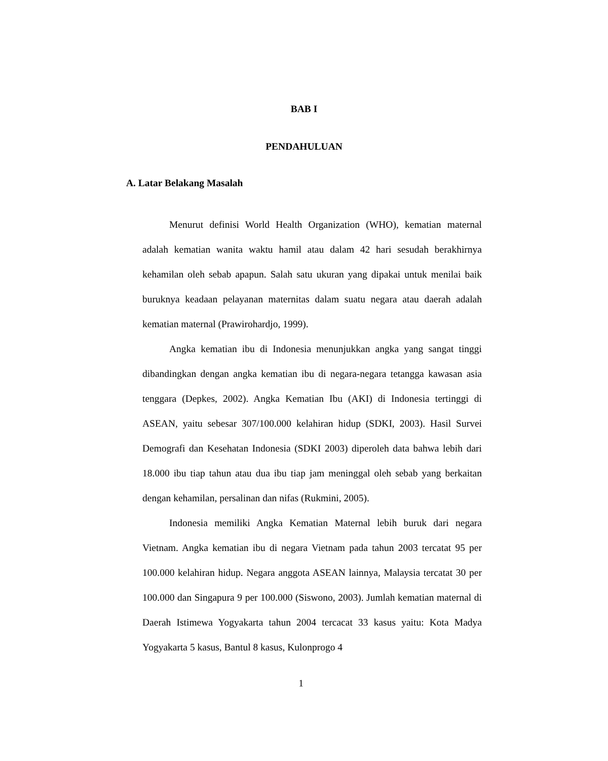BAB I
PENDAHULUAN
A. Latar Belakang Masalah
Menurut definisi World Health Organization (WHO), kematian maternal adalah kematian wanita waktu hamil atau dalam 42 hari sesudah berakhirnya kehamilan oleh sebab apapun. Salah satu ukuran yang dipakai untuk menilai baik buruknya keadaan pelayanan maternitas dalam suatu negara atau daerah adalah kematian maternal (Prawirohardjo, 1999).
Angka kematian ibu di Indonesia menunjukkan angka yang sangat tinggi dibandingkan dengan angka kematian ibu di negara-negara tetangga kawasan asia tenggara (Depkes, 2002). Angka Kematian Ibu (AKI) di Indonesia tertinggi di ASEAN, yaitu sebesar 307/100.000 kelahiran hidup (SDKI, 2003). Hasil Survei Demografi dan Kesehatan Indonesia (SDKI 2003) diperoleh data bahwa lebih dari 18.000 ibu tiap tahun atau dua ibu tiap jam meninggal oleh sebab yang berkaitan dengan kehamilan, persalinan dan nifas (Rukmini, 2005).
Indonesia memiliki Angka Kematian Maternal lebih buruk dari negara Vietnam. Angka kematian ibu di negara Vietnam pada tahun 2003 tercatat 95 per 100.000 kelahiran hidup. Negara anggota ASEAN lainnya, Malaysia tercatat 30 per 100.000 dan Singapura 9 per 100.000 (Siswono, 2003). Jumlah kematian maternal di Daerah Istimewa Yogyakarta tahun 2004 tercacat 33 kasus yaitu: Kota Madya Yogyakarta 5 kasus, Bantul 8 kasus, Kulonprogo 4
1